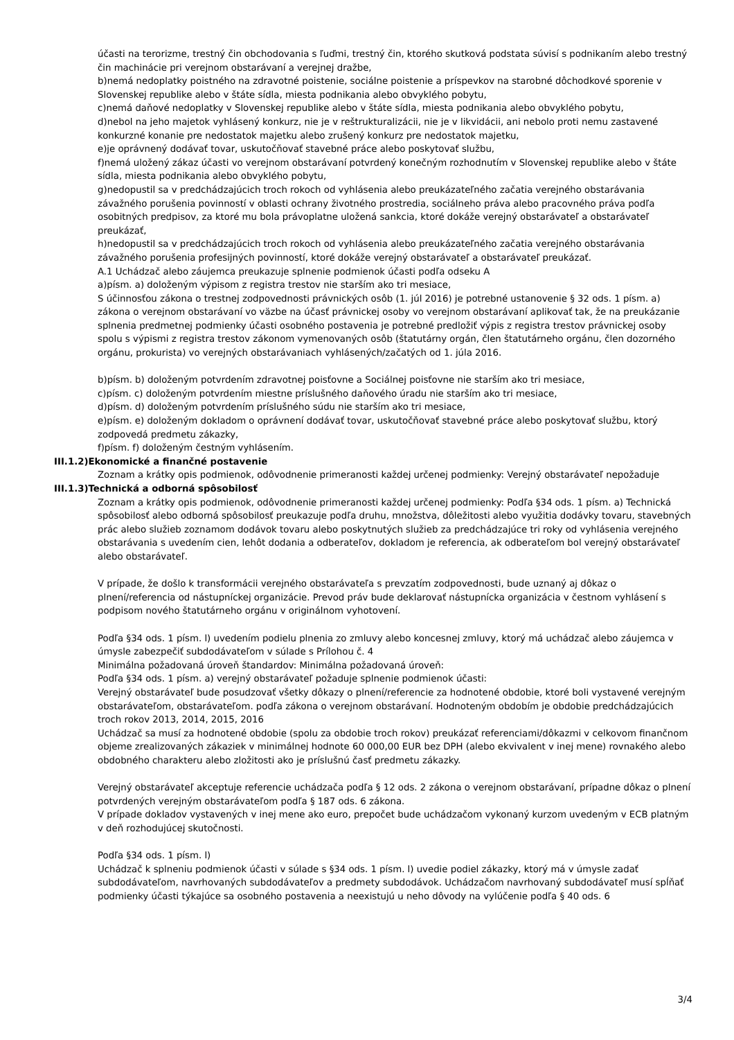účasti na terorizme, trestný čin obchodovania s ľuďmi, trestný čin, ktorého skutková podstata súvisí s podnikaním alebo trestný čin machinácie pri verejnom obstarávaní a verejnej dražbe,
b)nemá nedoplatky poistného na zdravotné poistenie, sociálne poistenie a príspevkov na starobné dôchodkové sporenie v Slovenskej republike alebo v štáte sídla, miesta podnikania alebo obvyklého pobytu,
c)nemá daňové nedoplatky v Slovenskej republike alebo v štáte sídla, miesta podnikania alebo obvyklého pobytu,
d)nebol na jeho majetok vyhlásený konkurz, nie je v reštrukturalizácii, nie je v likvidácii, ani nebolo proti nemu zastavené konkurzné konanie pre nedostatok majetku alebo zrušený konkurz pre nedostatok majetku,
e)je oprávnený dodávať tovar, uskutočňovať stavebné práce alebo poskytovať službu,
f)nemá uložený zákaz účasti vo verejnom obstarávaní potvrdený konečným rozhodnutím v Slovenskej republike alebo v štáte sídla, miesta podnikania alebo obvyklého pobytu,
g)nedopustil sa v predchádzajúcich troch rokoch od vyhlásenia alebo preukázateľného začatia verejného obstarávania závažného porušenia povinností v oblasti ochrany životného prostredia, sociálneho práva alebo pracovného práva podľa osobitných predpisov, za ktoré mu bola právoplatne uložená sankcia, ktoré dokáže verejný obstarávateľ a obstarávateľ preukázať,
h)nedopustil sa v predchádzajúcich troch rokoch od vyhlásenia alebo preukázateľného začatia verejného obstarávania závažného porušenia profesijných povinností, ktoré dokáže verejný obstarávateľ a obstarávateľ preukázať.
A.1 Uchádzač alebo záujemca preukazuje splnenie podmienok účasti podľa odseku A
a)písm. a) doloženým výpisom z registra trestov nie starším ako tri mesiace,
S účinnosťou zákona o trestnej zodpovednosti právnických osôb (1. júl 2016) je potrebné ustanovenie § 32 ods. 1 písm. a) zákona o verejnom obstarávaní vo väzbe na účasť právnickej osoby vo verejnom obstarávaní aplikovať tak, že na preukázanie splnenia predmetnej podmienky účasti osobného postavenia je potrebné predložiť výpis z registra trestov právnickej osoby spolu s výpismi z registra trestov zákonom vymenovaných osôb (štatutárny orgán, člen štatutárneho orgánu, člen dozorného orgánu, prokurista) vo verejných obstarávaniach vyhlásených/začatých od 1. júla 2016.
b)písm. b) doloženým potvrdením zdravotnej poisťovne a Sociálnej poisťovne nie starším ako tri mesiace,
c)písm. c) doloženým potvrdením miestne príslušného daňového úradu nie starším ako tri mesiace,
d)písm. d) doloženým potvrdením príslušného súdu nie starším ako tri mesiace,
e)písm. e) doloženým dokladom o oprávnení dodávať tovar, uskutočňovať stavebné práce alebo poskytovať službu, ktorý zodpovedá predmetu zákazky,
f)písm. f) doloženým čestným vyhlásením.
III.1.2)Ekonomické a finančné postavenie
Zoznam a krátky opis podmienok, odôvodnenie primeranosti každej určenej podmienky: Verejný obstarávateľ nepožaduje
III.1.3)Technická a odborná spôsobilosť
Zoznam a krátky opis podmienok, odôvodnenie primeranosti každej určenej podmienky: Podľa §34 ods. 1 písm. a) Technická spôsobilosť alebo odborná spôsobilosť preukazuje podľa druhu, množstva, dôležitosti alebo využitia dodávky tovaru, stavebných prác alebo služieb zoznamom dodávok tovaru alebo poskytnutých služieb za predchádzajúce tri roky od vyhlásenia verejného obstarávania s uvedením cien, lehôt dodania a odberateľov, dokladom je referencia, ak odberateľom bol verejný obstarávateľ alebo obstarávateľ.
V prípade, že došlo k transformácii verejného obstarávateľa s prevzatím zodpovednosti, bude uznaný aj dôkaz o plnení/referencia od nástupníckej organizácie. Prevod práv bude deklarovať nástupnícka organizácia v čestnom vyhlásení s podpisom nového štatutárneho orgánu v originálnom vyhotovení.
Podľa §34 ods. 1 písm. l) uvedením podielu plnenia zo zmluvy alebo koncesnej zmluvy, ktorý má uchádzač alebo záujemca v úmysle zabezpečiť subdodávateľom v súlade s Prílohou č. 4
Minimálna požadovaná úroveň štandardov: Minimálna požadovaná úroveň:
Podľa §34 ods. 1 písm. a) verejný obstarávateľ požaduje splnenie podmienok účasti:
Verejný obstarávateľ bude posudzovať všetky dôkazy o plnení/referencie za hodnotené obdobie, ktoré boli vystavené verejným obstarávateľom, obstarávateľom. podľa zákona o verejnom obstarávaní. Hodnoteným obdobím je obdobie predchádzajúcich troch rokov 2013, 2014, 2015, 2016
Uchádzač sa musí za hodnotené obdobie (spolu za obdobie troch rokov) preukázať referenciami/dôkazmi v celkovom finančnom objeme zrealizovaných zákaziek v minimálnej hodnote 60 000,00 EUR bez DPH (alebo ekvivalent v inej mene) rovnakého alebo obdobného charakteru alebo zložitosti ako je príslušnú časť predmetu zákazky.
Verejný obstarávateľ akceptuje referencie uchádzača podľa § 12 ods. 2 zákona o verejnom obstarávaní, prípadne dôkaz o plnení potvrdených verejným obstarávateľom podľa § 187 ods. 6 zákona.
V prípade dokladov vystavených v inej mene ako euro, prepočet bude uchádzačom vykonaný kurzom uvedeným v ECB platným v deň rozhodujúcej skutočnosti.
Podľa §34 ods. 1 písm. l)
Uchádzač k splneniu podmienok účasti v súlade s §34 ods. 1 písm. l) uvedie podiel zákazky, ktorý má v úmysle zadať subdodávateľom, navrhovaných subdodávateľov a predmety subdodávok. Uchádzačom navrhovaný subdodávateľ musí spĺňať podmienky účasti týkajúce sa osobného postavenia a neexistujú u neho dôvody na vylúčenie podľa § 40 ods. 6
3/4